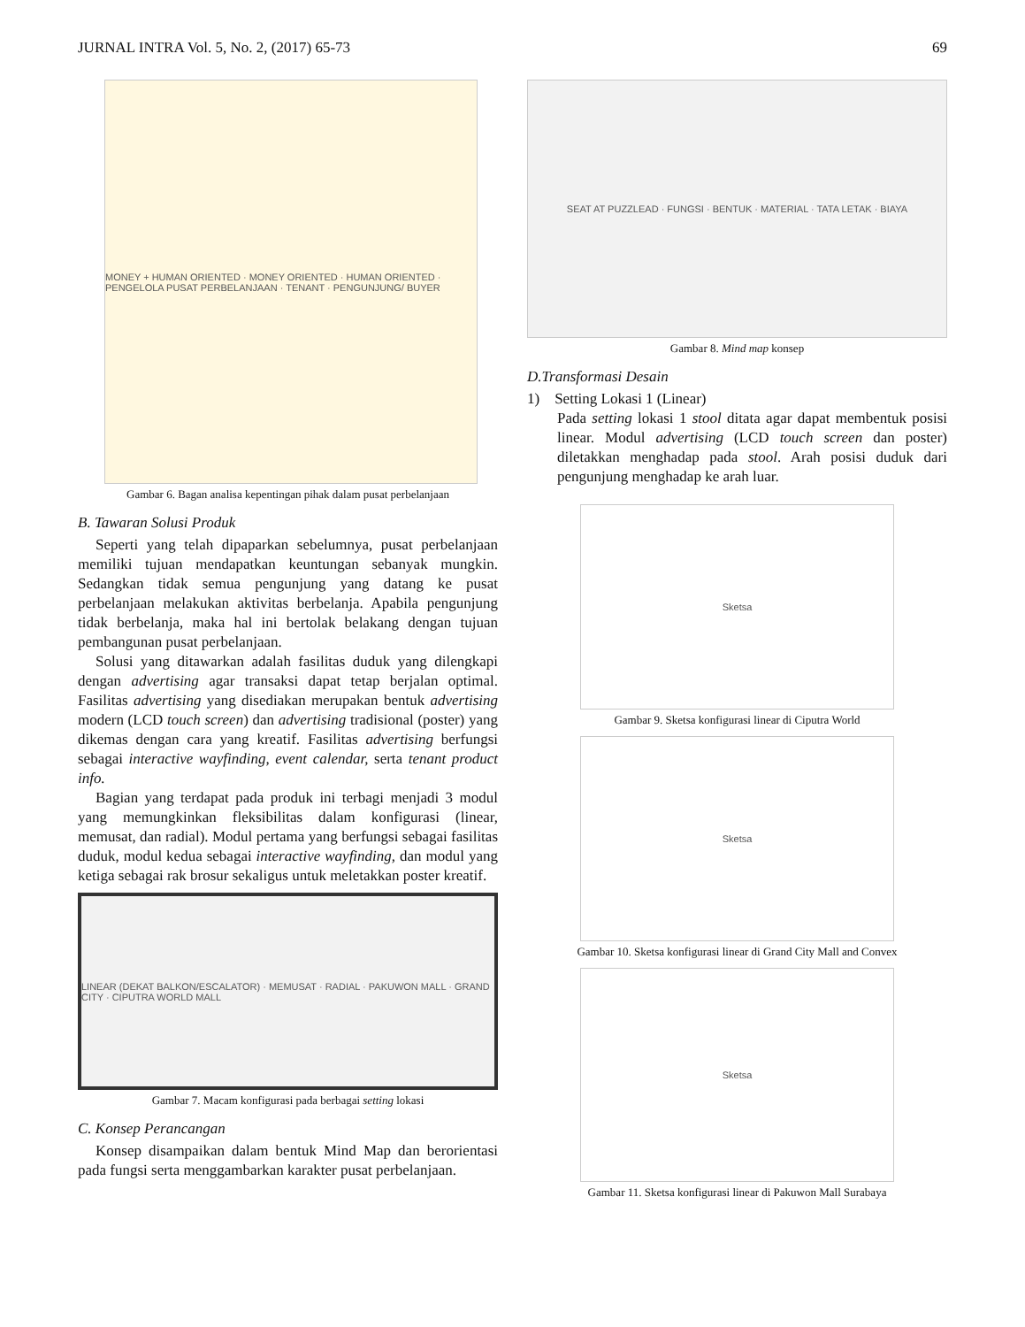JURNAL INTRA Vol. 5, No. 2, (2017) 65-73 69
MONEY + HUMAN ORIENTED · MONEY ORIENTED · HUMAN ORIENTED · PENGELOLA PUSAT PERBELANJAAN · TENANT · PENGUNJUNG/ BUYER
Gambar 6. Bagan analisa kepentingan pihak dalam pusat perbelanjaan
B. Tawaran Solusi Produk
Seperti yang telah dipaparkan sebelumnya, pusat perbelanjaan memiliki tujuan mendapatkan keuntungan sebanyak mungkin. Sedangkan tidak semua pengunjung yang datang ke pusat perbelanjaan melakukan aktivitas berbelanja. Apabila pengunjung tidak berbelanja, maka hal ini bertolak belakang dengan tujuan pembangunan pusat perbelanjaan.
Solusi yang ditawarkan adalah fasilitas duduk yang dilengkapi dengan advertising agar transaksi dapat tetap berjalan optimal. Fasilitas advertising yang disediakan merupakan bentuk advertising modern (LCD touch screen) dan advertising tradisional (poster) yang dikemas dengan cara yang kreatif. Fasilitas advertising berfungsi sebagai interactive wayfinding, event calendar, serta tenant product info.
Bagian yang terdapat pada produk ini terbagi menjadi 3 modul yang memungkinkan fleksibilitas dalam konfigurasi (linear, memusat, dan radial). Modul pertama yang berfungsi sebagai fasilitas duduk, modul kedua sebagai interactive wayfinding, dan modul yang ketiga sebagai rak brosur sekaligus untuk meletakkan poster kreatif.
LINEAR (DEKAT BALKON/ESCALATOR) · MEMUSAT · RADIAL · PAKUWON MALL · GRAND CITY · CIPUTRA WORLD MALL
Gambar 7. Macam konfigurasi pada berbagai setting lokasi
C. Konsep Perancangan
Konsep disampaikan dalam bentuk Mind Map dan berorientasi pada fungsi serta menggambarkan karakter pusat perbelanjaan.
SEAT AT PUZZLEAD · FUNGSI · BENTUK · MATERIAL · TATA LETAK · BIAYA
Gambar 8. Mind map konsep
D.Transformasi Desain
1) Setting Lokasi 1 (Linear)
Pada setting lokasi 1 stool ditata agar dapat membentuk posisi linear. Modul advertising (LCD touch screen dan poster) diletakkan menghadap pada stool. Arah posisi duduk dari pengunjung menghadap ke arah luar.
Sketsa
Gambar 9. Sketsa konfigurasi linear di Ciputra World
Sketsa
Gambar 10. Sketsa konfigurasi linear di Grand City Mall and Convex
Sketsa
Gambar 11. Sketsa konfigurasi linear di Pakuwon Mall Surabaya